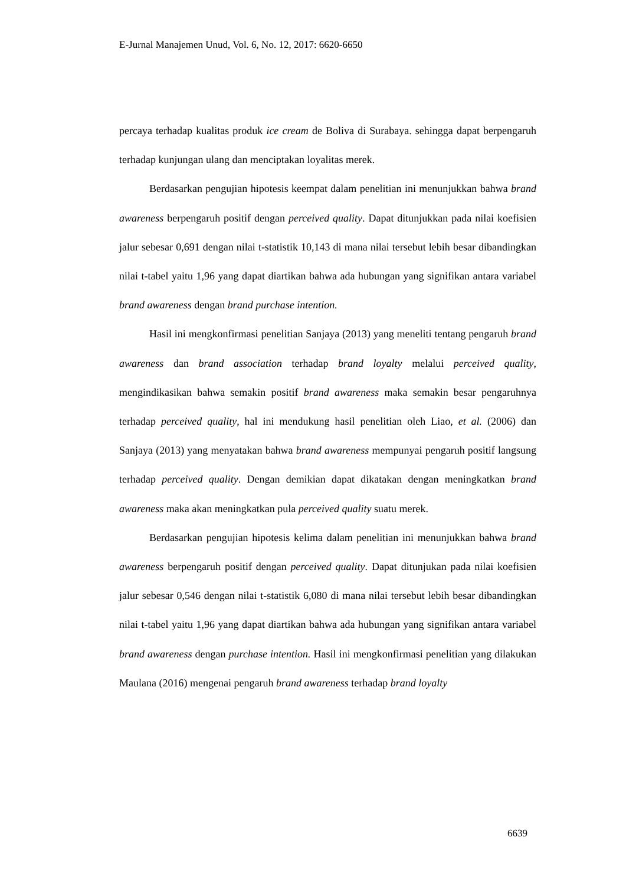E-Jurnal Manajemen Unud, Vol. 6, No. 12, 2017: 6620-6650
percaya terhadap kualitas produk ice cream de Boliva di Surabaya. sehingga dapat berpengaruh terhadap kunjungan ulang dan menciptakan loyalitas merek.
Berdasarkan pengujian hipotesis keempat dalam penelitian ini menunjukkan bahwa brand awareness berpengaruh positif dengan perceived quality. Dapat ditunjukkan pada nilai koefisien jalur sebesar 0,691 dengan nilai t-statistik 10,143 di mana nilai tersebut lebih besar dibandingkan nilai t-tabel yaitu 1,96 yang dapat diartikan bahwa ada hubungan yang signifikan antara variabel brand awareness dengan brand purchase intention.
Hasil ini mengkonfirmasi penelitian Sanjaya (2013) yang meneliti tentang pengaruh brand awareness dan brand association terhadap brand loyalty melalui perceived quality, mengindikasikan bahwa semakin positif brand awareness maka semakin besar pengaruhnya terhadap perceived quality, hal ini mendukung hasil penelitian oleh Liao, et al. (2006) dan Sanjaya (2013) yang menyatakan bahwa brand awareness mempunyai pengaruh positif langsung terhadap perceived quality. Dengan demikian dapat dikatakan dengan meningkatkan brand awareness maka akan meningkatkan pula perceived quality suatu merek.
Berdasarkan pengujian hipotesis kelima dalam penelitian ini menunjukkan bahwa brand awareness berpengaruh positif dengan perceived quality. Dapat ditunjukan pada nilai koefisien jalur sebesar 0,546 dengan nilai t-statistik 6,080 di mana nilai tersebut lebih besar dibandingkan nilai t-tabel yaitu 1,96 yang dapat diartikan bahwa ada hubungan yang signifikan antara variabel brand awareness dengan purchase intention. Hasil ini mengkonfirmasi penelitian yang dilakukan Maulana (2016) mengenai pengaruh brand awareness terhadap brand loyalty
6639